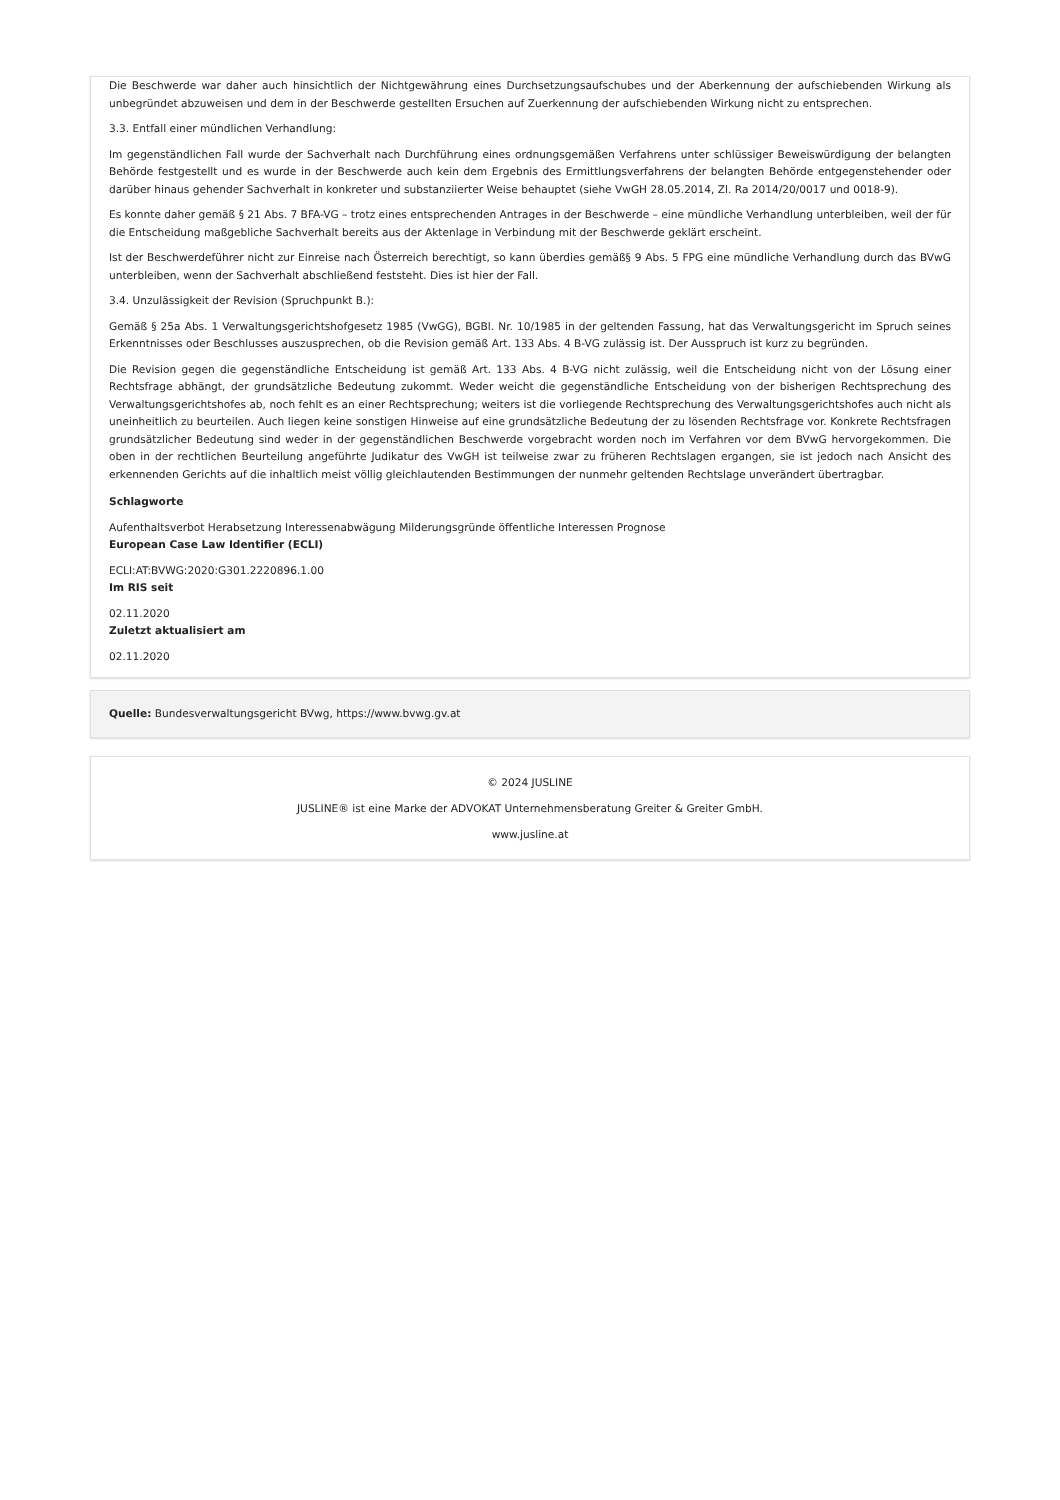Die Beschwerde war daher auch hinsichtlich der Nichtgewährung eines Durchsetzungsaufschubes und der Aberkennung der aufschiebenden Wirkung als unbegründet abzuweisen und dem in der Beschwerde gestellten Ersuchen auf Zuerkennung der aufschiebenden Wirkung nicht zu entsprechen.
3.3. Entfall einer mündlichen Verhandlung:
Im gegenständlichen Fall wurde der Sachverhalt nach Durchführung eines ordnungsgemäßen Verfahrens unter schlüssiger Beweiswürdigung der belangten Behörde festgestellt und es wurde in der Beschwerde auch kein dem Ergebnis des Ermittlungsverfahrens der belangten Behörde entgegenstehender oder darüber hinaus gehender Sachverhalt in konkreter und substanziierter Weise behauptet (siehe VwGH 28.05.2014, Zl. Ra 2014/20/0017 und 0018-9).
Es konnte daher gemäß § 21 Abs. 7 BFA-VG – trotz eines entsprechenden Antrages in der Beschwerde – eine mündliche Verhandlung unterbleiben, weil der für die Entscheidung maßgebliche Sachverhalt bereits aus der Aktenlage in Verbindung mit der Beschwerde geklärt erscheint.
Ist der Beschwerdeführer nicht zur Einreise nach Österreich berechtigt, so kann überdies gemäß§ 9 Abs. 5 FPG eine mündliche Verhandlung durch das BVwG unterbleiben, wenn der Sachverhalt abschließend feststeht. Dies ist hier der Fall.
3.4. Unzulässigkeit der Revision (Spruchpunkt B.):
Gemäß § 25a Abs. 1 Verwaltungsgerichtshofgesetz 1985 (VwGG), BGBl. Nr. 10/1985 in der geltenden Fassung, hat das Verwaltungsgericht im Spruch seines Erkenntnisses oder Beschlusses auszusprechen, ob die Revision gemäß Art. 133 Abs. 4 B-VG zulässig ist. Der Ausspruch ist kurz zu begründen.
Die Revision gegen die gegenständliche Entscheidung ist gemäß Art. 133 Abs. 4 B-VG nicht zulässig, weil die Entscheidung nicht von der Lösung einer Rechtsfrage abhängt, der grundsätzliche Bedeutung zukommt. Weder weicht die gegenständliche Entscheidung von der bisherigen Rechtsprechung des Verwaltungsgerichtshofes ab, noch fehlt es an einer Rechtsprechung; weiters ist die vorliegende Rechtsprechung des Verwaltungsgerichtshofes auch nicht als uneinheitlich zu beurteilen. Auch liegen keine sonstigen Hinweise auf eine grundsätzliche Bedeutung der zu lösenden Rechtsfrage vor. Konkrete Rechtsfragen grundsätzlicher Bedeutung sind weder in der gegenständlichen Beschwerde vorgebracht worden noch im Verfahren vor dem BVwG hervorgekommen. Die oben in der rechtlichen Beurteilung angeführte Judikatur des VwGH ist teilweise zwar zu früheren Rechtslagen ergangen, sie ist jedoch nach Ansicht des erkennenden Gerichts auf die inhaltlich meist völlig gleichlautenden Bestimmungen der nunmehr geltenden Rechtslage unverändert übertragbar.
Schlagworte
Aufenthaltsverbot Herabsetzung Interessenabwägung Milderungsgründe öffentliche Interessen Prognose
European Case Law Identifier (ECLI)
ECLI:AT:BVWG:2020:G301.2220896.1.00
Im RIS seit
02.11.2020
Zuletzt aktualisiert am
02.11.2020
Quelle: Bundesverwaltungsgericht BVwg, https://www.bvwg.gv.at
© 2024 JUSLINE
JUSLINE® ist eine Marke der ADVOKAT Unternehmensberatung Greiter & Greiter GmbH.
www.jusline.at